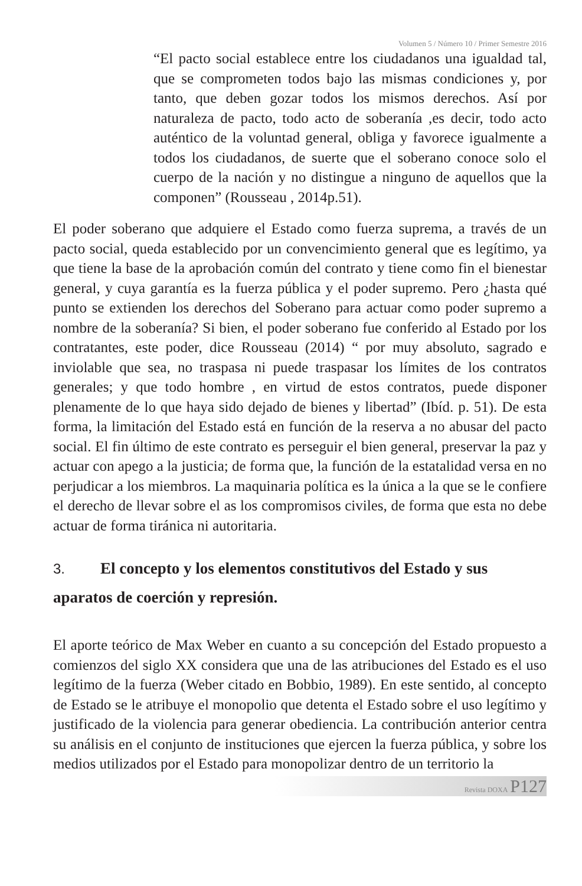Volumen 5 / Número 10 / Primer Semestre 2016
“El pacto social establece entre los ciudadanos una igualdad tal, que se comprometen todos bajo las mismas condiciones y, por tanto, que deben gozar todos los mismos derechos. Así por naturaleza de pacto, todo acto de soberanía ,es decir, todo acto auténtico de la voluntad general, obliga y favorece igualmente a todos los ciudadanos, de suerte que el soberano conoce solo el cuerpo de la nación y no distingue a ninguno de aquellos que la componen” (Rousseau , 2014p.51).
El poder soberano que adquiere el Estado como fuerza suprema, a través de un pacto social, queda establecido por un convencimiento general que es legítimo, ya que tiene la base de la aprobación común del contrato y tiene como fin el bienestar general, y cuya garantía es la fuerza pública y el poder supremo. Pero ¿hasta qué punto se extienden los derechos del Soberano para actuar como poder supremo a nombre de la soberanía? Si bien, el poder soberano fue conferido al Estado por los contratantes, este poder, dice Rousseau (2014) “ por muy absoluto, sagrado e inviolable que sea, no traspasa ni puede traspasar los límites de los contratos generales; y que todo hombre , en virtud de estos contratos, puede disponer plenamente de lo que haya sido dejado de bienes y libertad” (Ibíd. p. 51). De esta forma, la limitación del Estado está en función de la reserva a no abusar del pacto social. El fin último de este contrato es perseguir el bien general, preservar la paz y actuar con apego a la justicia; de forma que, la función de la estatalidad versa en no perjudicar a los miembros. La maquinaria política es la única a la que se le confiere el derecho de llevar sobre el as los compromisos civiles, de forma que esta no debe actuar de forma tiránica ni autoritaria.
3. El concepto y los elementos constitutivos del Estado y sus aparatos de coerción y represión.
El aporte teórico de Max Weber en cuanto a su concepción del Estado propuesto a comienzos del siglo XX considera que una de las atribuciones del Estado es el uso legítimo de la fuerza (Weber citado en Bobbio, 1989). En este sentido, al concepto de Estado se le atribuye el monopolio que detenta el Estado sobre el uso legítimo y justificado de la violencia para generar obediencia. La contribución anterior centra su análisis en el conjunto de instituciones que ejercen la fuerza pública, y sobre los medios utilizados por el Estado para monopolizar dentro de un territorio la
Revista DOXA P127